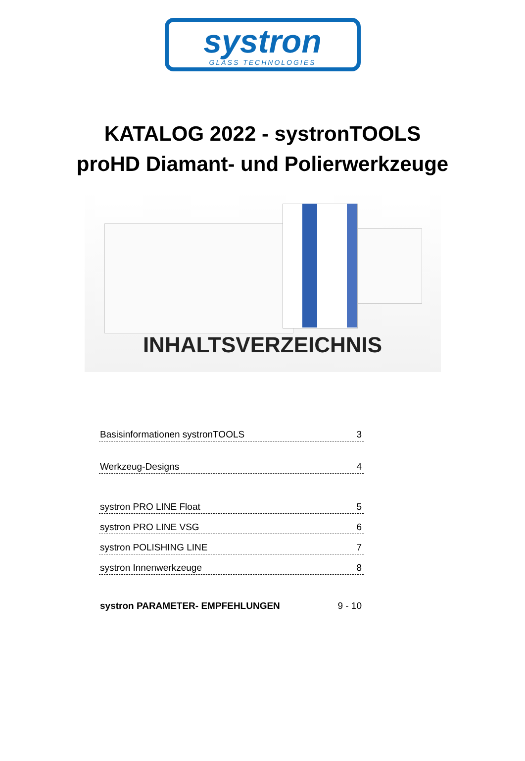systron
GLASS TECHNOLOGIES
KATALOG 2022 - systronTOOLS
proHD Diamant- und Polierwerkzeuge
INHALTSVERZEICHNIS
Basisinformationen systronTOOLS 3
Werkzeug-Designs 4
systron PRO LINE Float 5
systron PRO LINE VSG 6
systron POLISHING LINE 7
systron Innenwerkzeuge 8
systron PARAMETER- EMPFEHLUNGEN 9 - 10